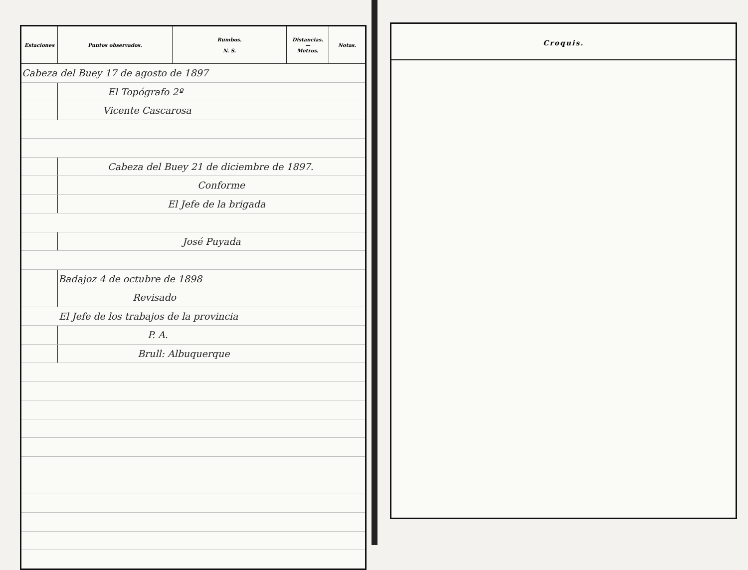| Estaciones | Puntos observados. | Rumbos. N. S. | Distancias. — Metros. | Notas. |
| --- | --- | --- | --- | --- |
| Cabeza del Buey 17 de agosto de 1897 | | | | |
| | El Topógrafo 2º | | | |
| | Vicente Cascarosa | | | |
| | Cabeza del Buey 21 de diciembre de 1897. | | | |
| | Conforme | | | |
| | El Jefe de la brigada | | | |
| | José Puyada | | | |
| | Badajoz 4 de octubre de 1898 | | | |
| | Revisado | | | |
| El Jefe de los trabajos de la provincia | | | | |
| | P. A. | | | |
| | Brull: Albuquerque | | | |
Croquis.